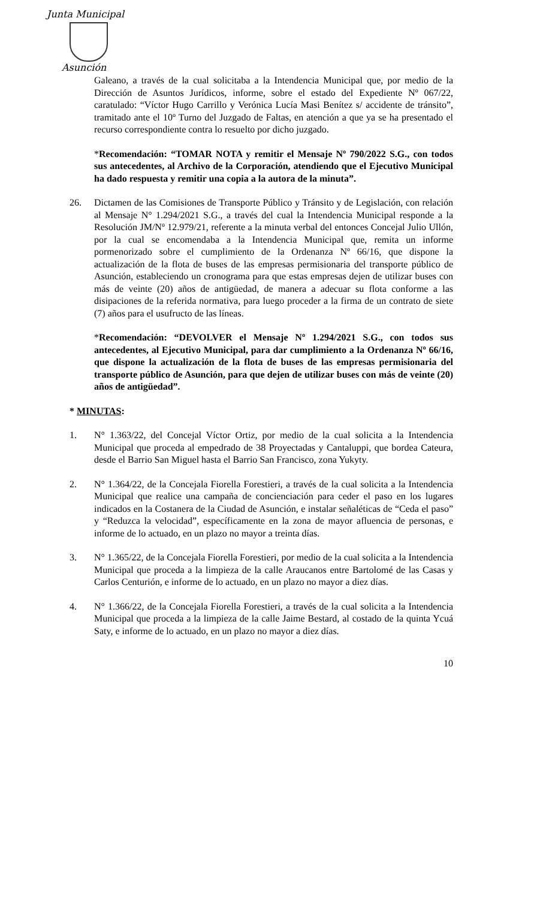Junta Municipal
Asunción
Galeano, a través de la cual solicitaba a la Intendencia Municipal que, por medio de la Dirección de Asuntos Jurídicos, informe, sobre el estado del Expediente Nº 067/22, caratulado: “Víctor Hugo Carrillo y Verónica Lucía Masi Benítez s/ accidente de tránsito”, tramitado ante el 10º Turno del Juzgado de Faltas, en atención a que ya se ha presentado el recurso correspondiente contra lo resuelto por dicho juzgado.
*Recomendación: “TOMAR NOTA y remitir el Mensaje Nº 790/2022 S.G., con todos sus antecedentes, al Archivo de la Corporación, atendiendo que el Ejecutivo Municipal ha dado respuesta y remitir una copia a la autora de la minuta”.
26. Dictamen de las Comisiones de Transporte Público y Tránsito y de Legislación, con relación al Mensaje N° 1.294/2021 S.G., a través del cual la Intendencia Municipal responde a la Resolución JM/Nº 12.979/21, referente a la minuta verbal del entonces Concejal Julio Ullón, por la cual se encomendaba a la Intendencia Municipal que, remita un informe pormenorizado sobre el cumplimiento de la Ordenanza Nº 66/16, que dispone la actualización de la flota de buses de las empresas permisionaria del transporte público de Asunción, estableciendo un cronograma para que estas empresas dejen de utilizar buses con más de veinte (20) años de antigüedad, de manera a adecuar su flota conforme a las disipaciones de la referida normativa, para luego proceder a la firma de un contrato de siete (7) años para el usufructo de las líneas.
*Recomendación: “DEVOLVER el Mensaje Nº 1.294/2021 S.G., con todos sus antecedentes, al Ejecutivo Municipal, para dar cumplimiento a la Ordenanza Nº 66/16, que dispone la actualización de la flota de buses de las empresas permisionaria del transporte público de Asunción, para que dejen de utilizar buses con más de veinte (20) años de antigüedad”.
* MINUTAS:
1. N° 1.363/22, del Concejal Víctor Ortiz, por medio de la cual solicita a la Intendencia Municipal que proceda al empedrado de 38 Proyectadas y Cantaluppi, que bordea Cateura, desde el Barrio San Miguel hasta el Barrio San Francisco, zona Yukyty.
2. N° 1.364/22, de la Concejala Fiorella Forestieri, a través de la cual solicita a la Intendencia Municipal que realice una campaña de concienciación para ceder el paso en los lugares indicados en la Costanera de la Ciudad de Asunción, e instalar señaléticas de “Ceda el paso” y “Reduzca la velocidad”, específicamente en la zona de mayor afluencia de personas, e informe de lo actuado, en un plazo no mayor a treinta días.
3. N° 1.365/22, de la Concejala Fiorella Forestieri, por medio de la cual solicita a la Intendencia Municipal que proceda a la limpieza de la calle Araucanos entre Bartolomé de las Casas y Carlos Centurión, e informe de lo actuado, en un plazo no mayor a diez días.
4. N° 1.366/22, de la Concejala Fiorella Forestieri, a través de la cual solicita a la Intendencia Municipal que proceda a la limpieza de la calle Jaime Bestard, al costado de la quinta Ycuá Saty, e informe de lo actuado, en un plazo no mayor a diez días.
10